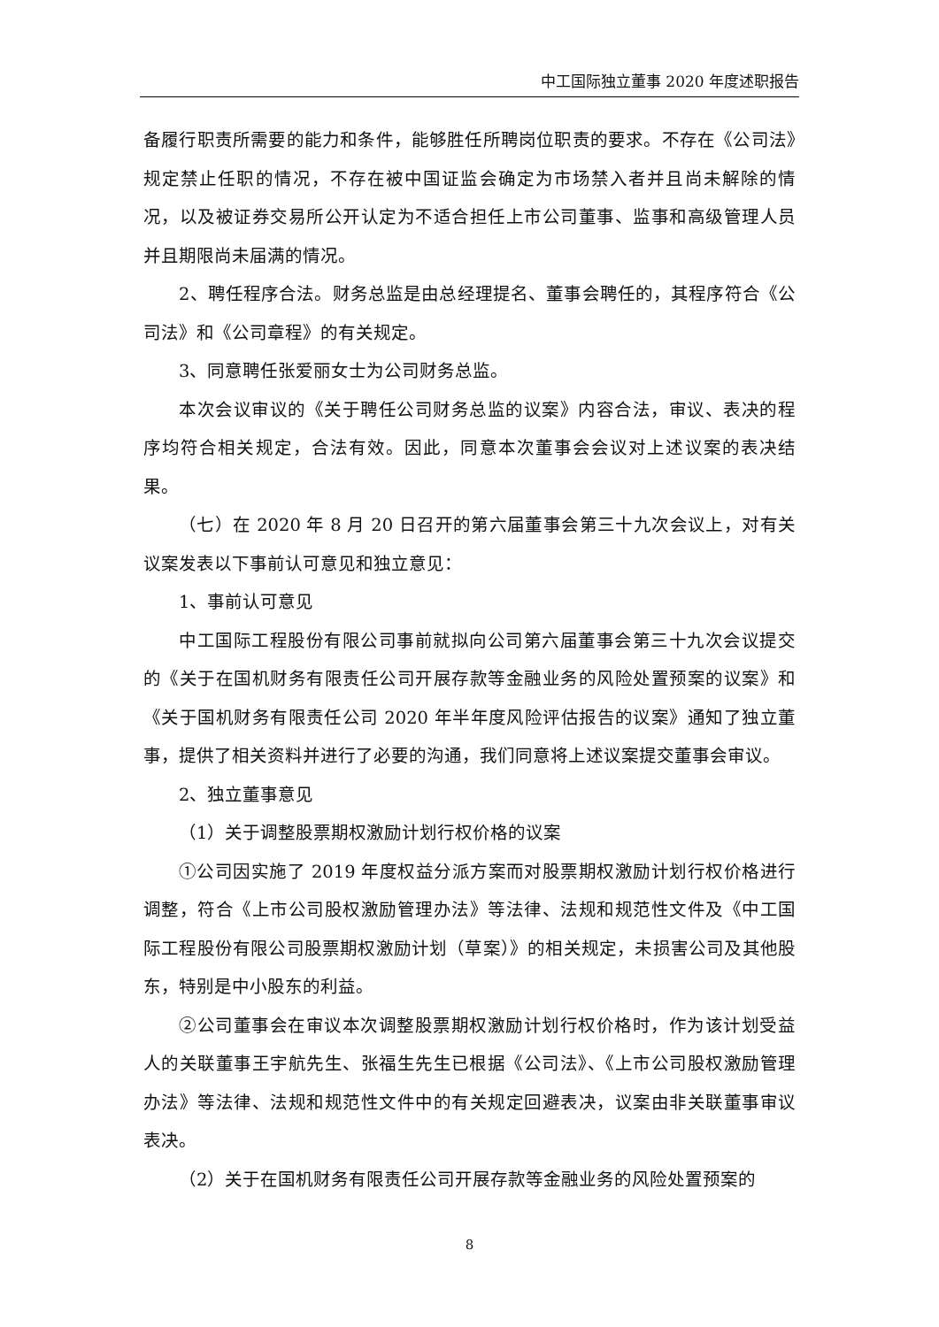中工国际独立董事 2020 年度述职报告
备履行职责所需要的能力和条件，能够胜任所聘岗位职责的要求。不存在《公司法》规定禁止任职的情况，不存在被中国证监会确定为市场禁入者并且尚未解除的情况，以及被证券交易所公开认定为不适合担任上市公司董事、监事和高级管理人员并且期限尚未届满的情况。
2、聘任程序合法。财务总监是由总经理提名、董事会聘任的，其程序符合《公司法》和《公司章程》的有关规定。
3、同意聘任张爱丽女士为公司财务总监。
本次会议审议的《关于聘任公司财务总监的议案》内容合法，审议、表决的程序均符合相关规定，合法有效。因此，同意本次董事会会议对上述议案的表决结果。
（七）在 2020 年 8 月 20 日召开的第六届董事会第三十九次会议上，对有关议案发表以下事前认可意见和独立意见：
1、事前认可意见
中工国际工程股份有限公司事前就拟向公司第六届董事会第三十九次会议提交的《关于在国机财务有限责任公司开展存款等金融业务的风险处置预案的议案》和《关于国机财务有限责任公司 2020 年半年度风险评估报告的议案》通知了独立董事，提供了相关资料并进行了必要的沟通，我们同意将上述议案提交董事会审议。
2、独立董事意见
（1）关于调整股票期权激励计划行权价格的议案
①公司因实施了 2019 年度权益分派方案而对股票期权激励计划行权价格进行调整，符合《上市公司股权激励管理办法》等法律、法规和规范性文件及《中工国际工程股份有限公司股票期权激励计划（草案）》的相关规定，未损害公司及其他股东，特别是中小股东的利益。
②公司董事会在审议本次调整股票期权激励计划行权价格时，作为该计划受益人的关联董事王宇航先生、张福生先生已根据《公司法》、《上市公司股权激励管理办法》等法律、法规和规范性文件中的有关规定回避表决，议案由非关联董事审议表决。
（2）关于在国机财务有限责任公司开展存款等金融业务的风险处置预案的
8